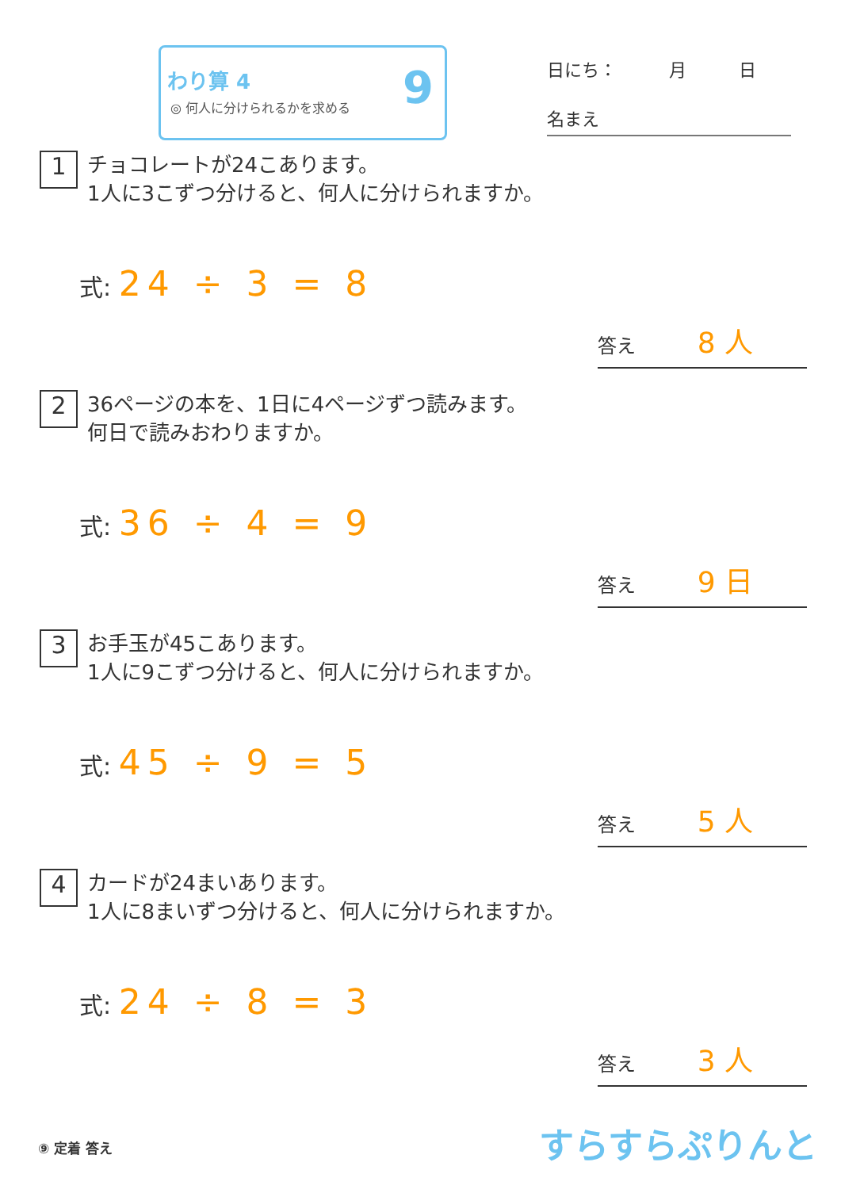わり算 4
◎ 何人に分けられるかを求める
9
日にち：　　　月　　　日
名まえ
1 チョコレートが24こあります。
1人に3こずつ分けると、何人に分けられますか。
式: 24 ÷ 3 = 8
答え 8 人
2 36ページの本を、1日に4ページずつ読みます。
何日で読みおわりますか。
式: 36 ÷ 4 = 9
答え 9 日
3 お手玉が45こあります。
1人に9こずつ分けると、何人に分けられますか。
式: 45 ÷ 9 = 5
答え 5 人
4 カードが24まいあります。
1人に8まいずつ分けると、何人に分けられますか。
式: 24 ÷ 8 = 3
答え 3 人
⑨ 定着 答え すらすらぷりんと